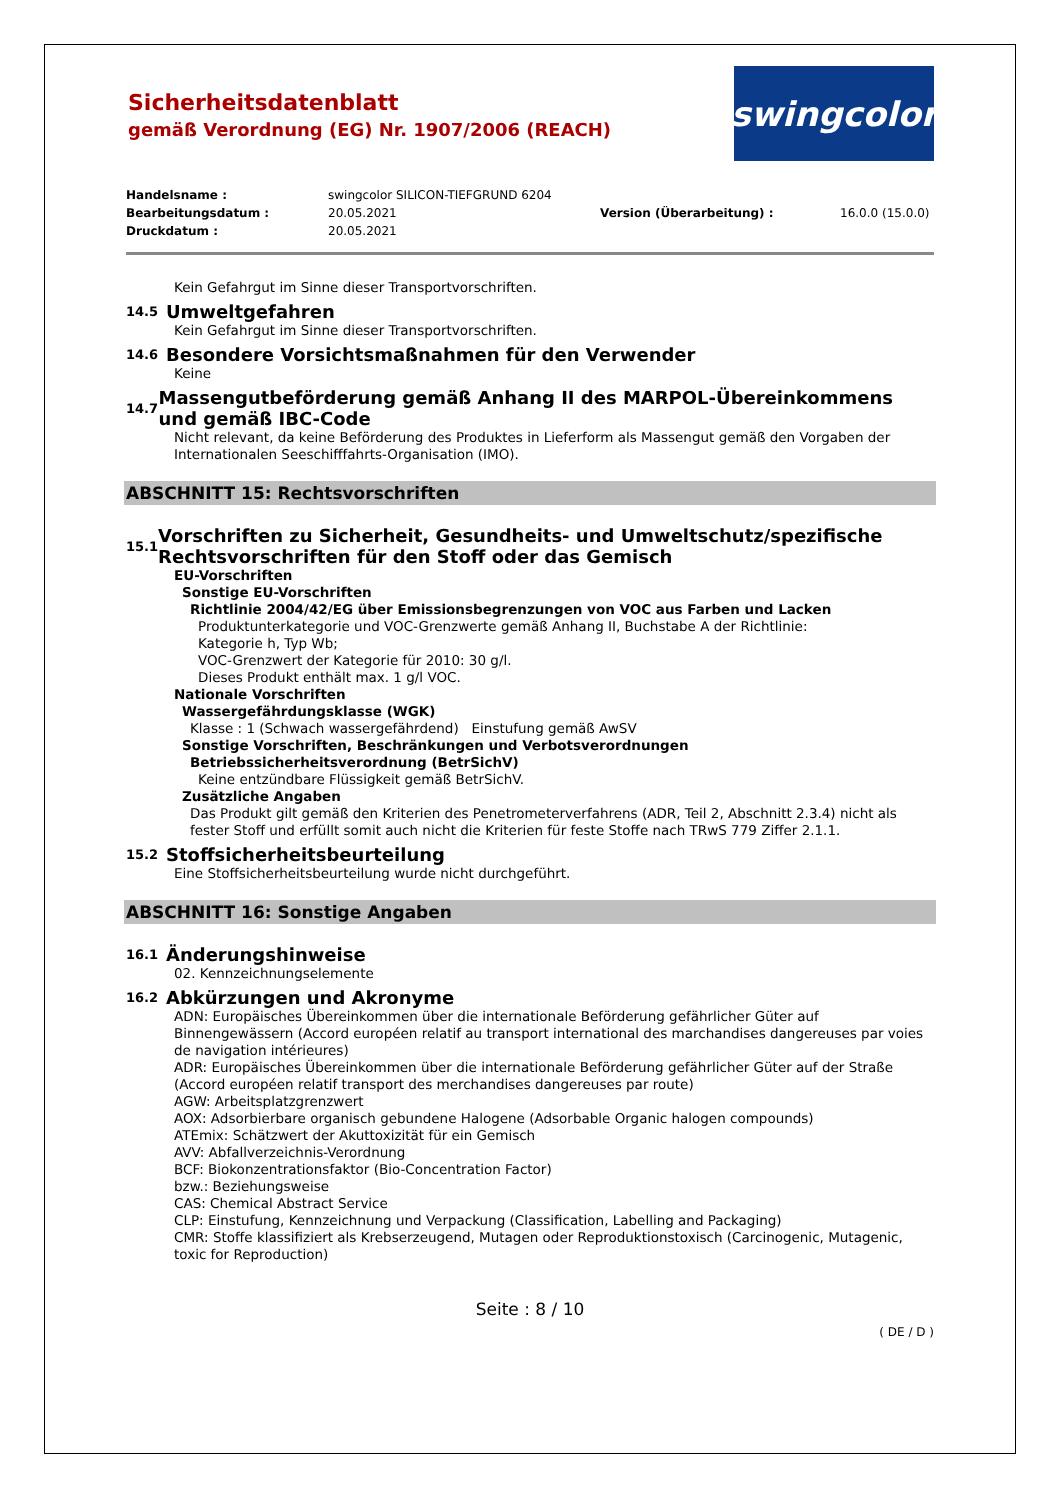swingcolor
Sicherheitsdatenblatt
gemäß Verordnung (EG) Nr. 1907/2006 (REACH)
Handelsname :
swingcolor SILICON-TIEFGRUND 6204
Bearbeitungsdatum :
20.05.2021
Version (Überarbeitung) :
16.0.0 (15.0.0)
Druckdatum :
20.05.2021
Kein Gefahrgut im Sinne dieser Transportvorschriften.
14.5 Umweltgefahren
Kein Gefahrgut im Sinne dieser Transportvorschriften.
14.6 Besondere Vorsichtsmaßnahmen für den Verwender
Keine
14.7 Massengutbeförderung gemäß Anhang II des MARPOL-Übereinkommens und gemäß IBC-Code
Nicht relevant, da keine Beförderung des Produktes in Lieferform als Massengut gemäß den Vorgaben der Internationalen Seeschifffahrts-Organisation (IMO).
ABSCHNITT 15: Rechtsvorschriften
15.1 Vorschriften zu Sicherheit, Gesundheits- und Umweltschutz/spezifische Rechtsvorschriften für den Stoff oder das Gemisch
EU-Vorschriften
Sonstige EU-Vorschriften
Richtlinie 2004/42/EG über Emissionsbegrenzungen von VOC aus Farben und Lacken
Produktunterkategorie und VOC-Grenzwerte gemäß Anhang II, Buchstabe A der Richtlinie:
Kategorie h, Typ Wb;
VOC-Grenzwert der Kategorie für 2010: 30 g/l.
Dieses Produkt enthält max. 1 g/l VOC.
Nationale Vorschriften
Wassergefährdungsklasse (WGK)
Klasse : 1 (Schwach wassergefährdend) Einstufung gemäß AwSV
Sonstige Vorschriften, Beschränkungen und Verbotsverordnungen
Betriebssicherheitsverordnung (BetrSichV)
Keine entzündbare Flüssigkeit gemäß BetrSichV.
Zusätzliche Angaben
Das Produkt gilt gemäß den Kriterien des Penetrometerverfahrens (ADR, Teil 2, Abschnitt 2.3.4) nicht als fester Stoff und erfüllt somit auch nicht die Kriterien für feste Stoffe nach TRwS 779 Ziffer 2.1.1.
15.2 Stoffsicherheitsbeurteilung
Eine Stoffsicherheitsbeurteilung wurde nicht durchgeführt.
ABSCHNITT 16: Sonstige Angaben
16.1 Änderungshinweise
02. Kennzeichnungselemente
16.2 Abkürzungen und Akronyme
ADN: Europäisches Übereinkommen über die internationale Beförderung gefährlicher Güter auf Binnengewässern (Accord européen relatif au transport international des marchandises dangereuses par voies de navigation intérieures)
ADR: Europäisches Übereinkommen über die internationale Beförderung gefährlicher Güter auf der Straße (Accord européen relatif transport des merchandises dangereuses par route)
AGW: Arbeitsplatzgrenzwert
AOX: Adsorbierbare organisch gebundene Halogene (Adsorbable Organic halogen compounds)
ATEmix: Schätzwert der Akuttoxizität für ein Gemisch
AVV: Abfallverzeichnis-Verordnung
BCF: Biokonzentrationsfaktor (Bio-Concentration Factor)
bzw.: Beziehungsweise
CAS: Chemical Abstract Service
CLP: Einstufung, Kennzeichnung und Verpackung (Classification, Labelling and Packaging)
CMR: Stoffe klassifiziert als Krebserzeugend, Mutagen oder Reproduktionstoxisch (Carcinogenic, Mutagenic, toxic for Reproduction)
Seite : 8 / 10
( DE / D )